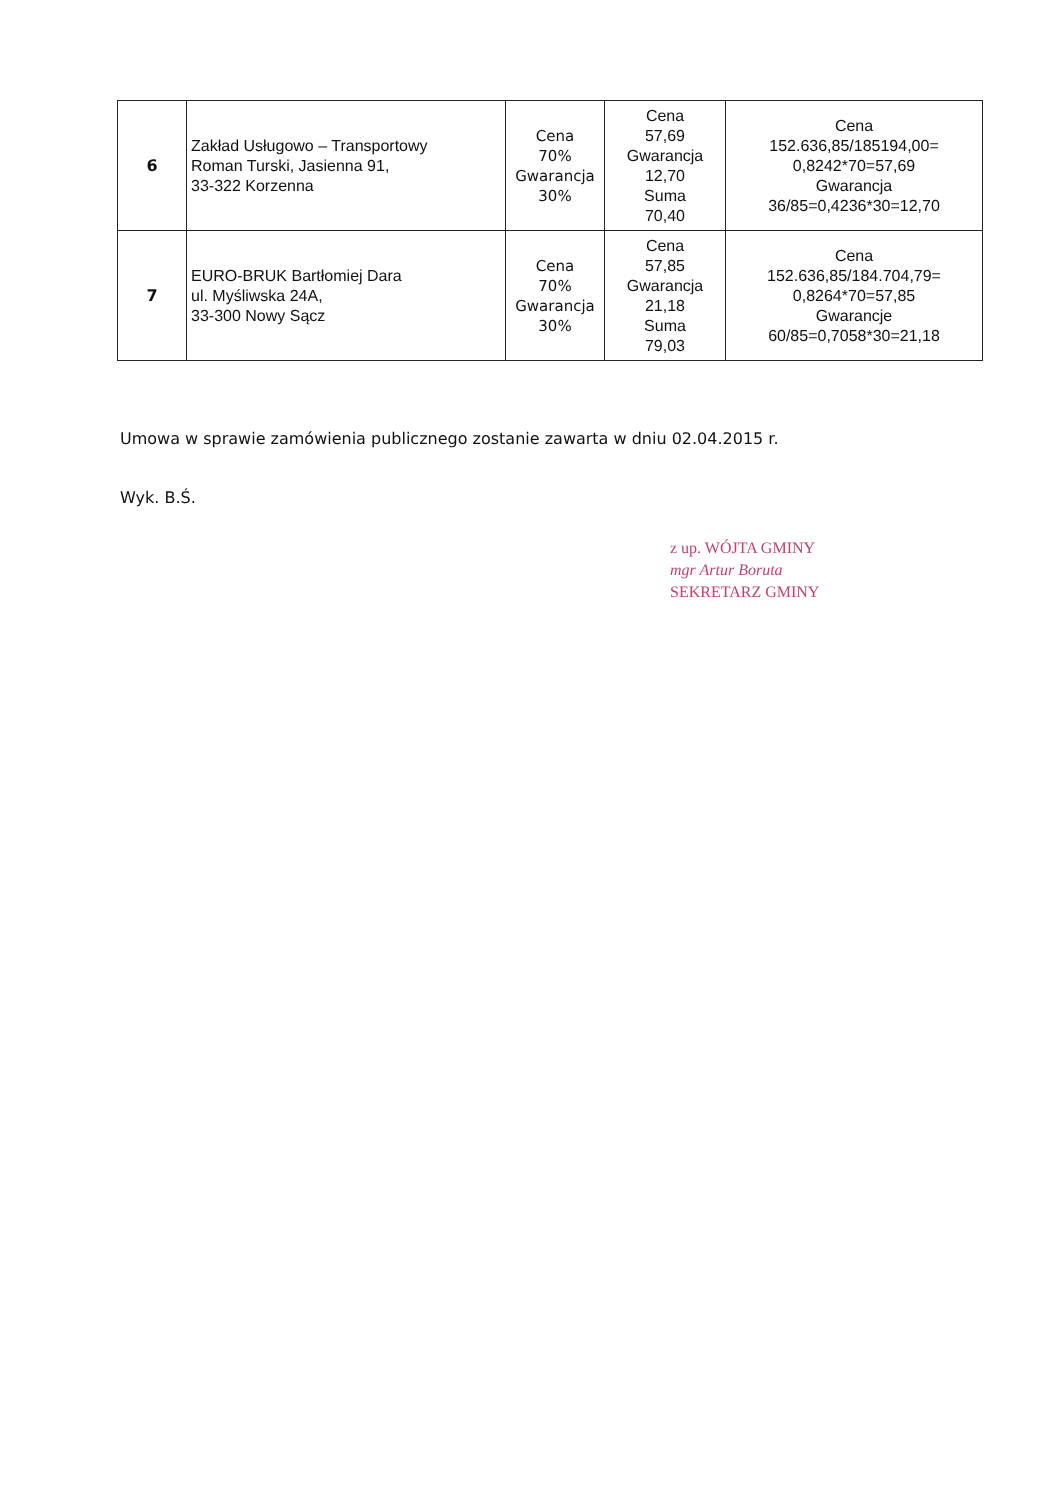| 6 | Zakład Usługowo – Transportowy Roman Turski, Jasienna 91, 33-322 Korzenna | Cena 70% Gwarancja 30% | Cena 57,69 Gwarancja 12,70 Suma 70,40 | Cena 152.636,85/185194,00= 0,8242*70=57,69 Gwarancja 36/85=0,4236*30=12,70 |
| 7 | EURO-BRUK Bartłomiej Dara ul. Myśliwska 24A, 33-300 Nowy Sącz | Cena 70% Gwarancja 30% | Cena 57,85 Gwarancja 21,18 Suma 79,03 | Cena 152.636,85/184.704,79= 0,8264*70=57,85 Gwarancje 60/85=0,7058*30=21,18 |
Umowa w sprawie zamówienia publicznego zostanie zawarta w dniu 02.04.2015 r.
Wyk. B.Ś.
z up. WÓJTA GMINY
mgr Artur Boruta
SEKRETARZ GMINY